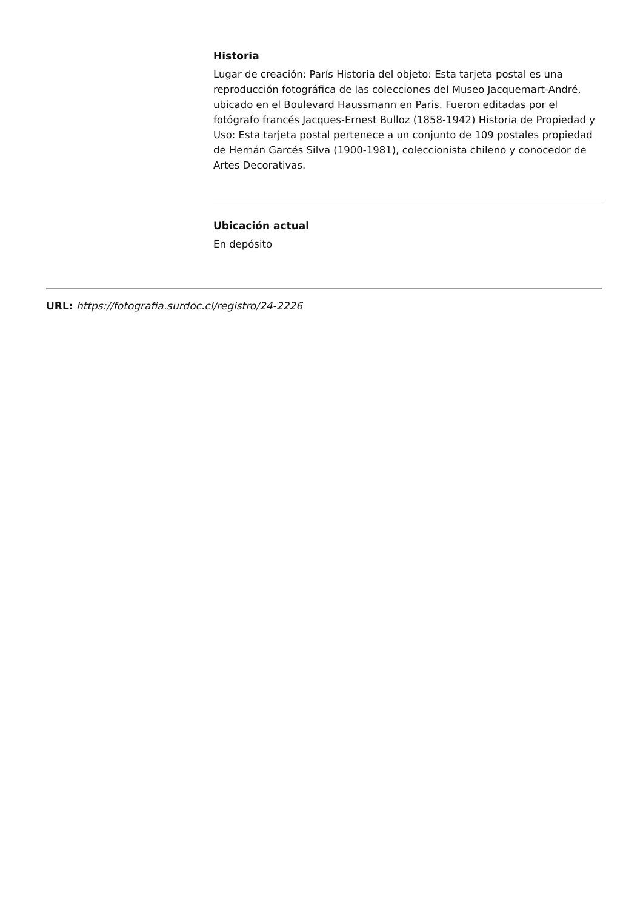Historia
Lugar de creación: París Historia del objeto: Esta tarjeta postal es una reproducción fotográfica de las colecciones del Museo Jacquemart-André, ubicado en el Boulevard Haussmann en Paris. Fueron editadas por el fotógrafo francés Jacques-Ernest Bulloz (1858-1942) Historia de Propiedad y Uso: Esta tarjeta postal pertenece a un conjunto de 109 postales propiedad de Hernán Garcés Silva (1900-1981), coleccionista chileno y conocedor de Artes Decorativas.
Ubicación actual
En depósito
URL: https://fotografia.surdoc.cl/registro/24-2226